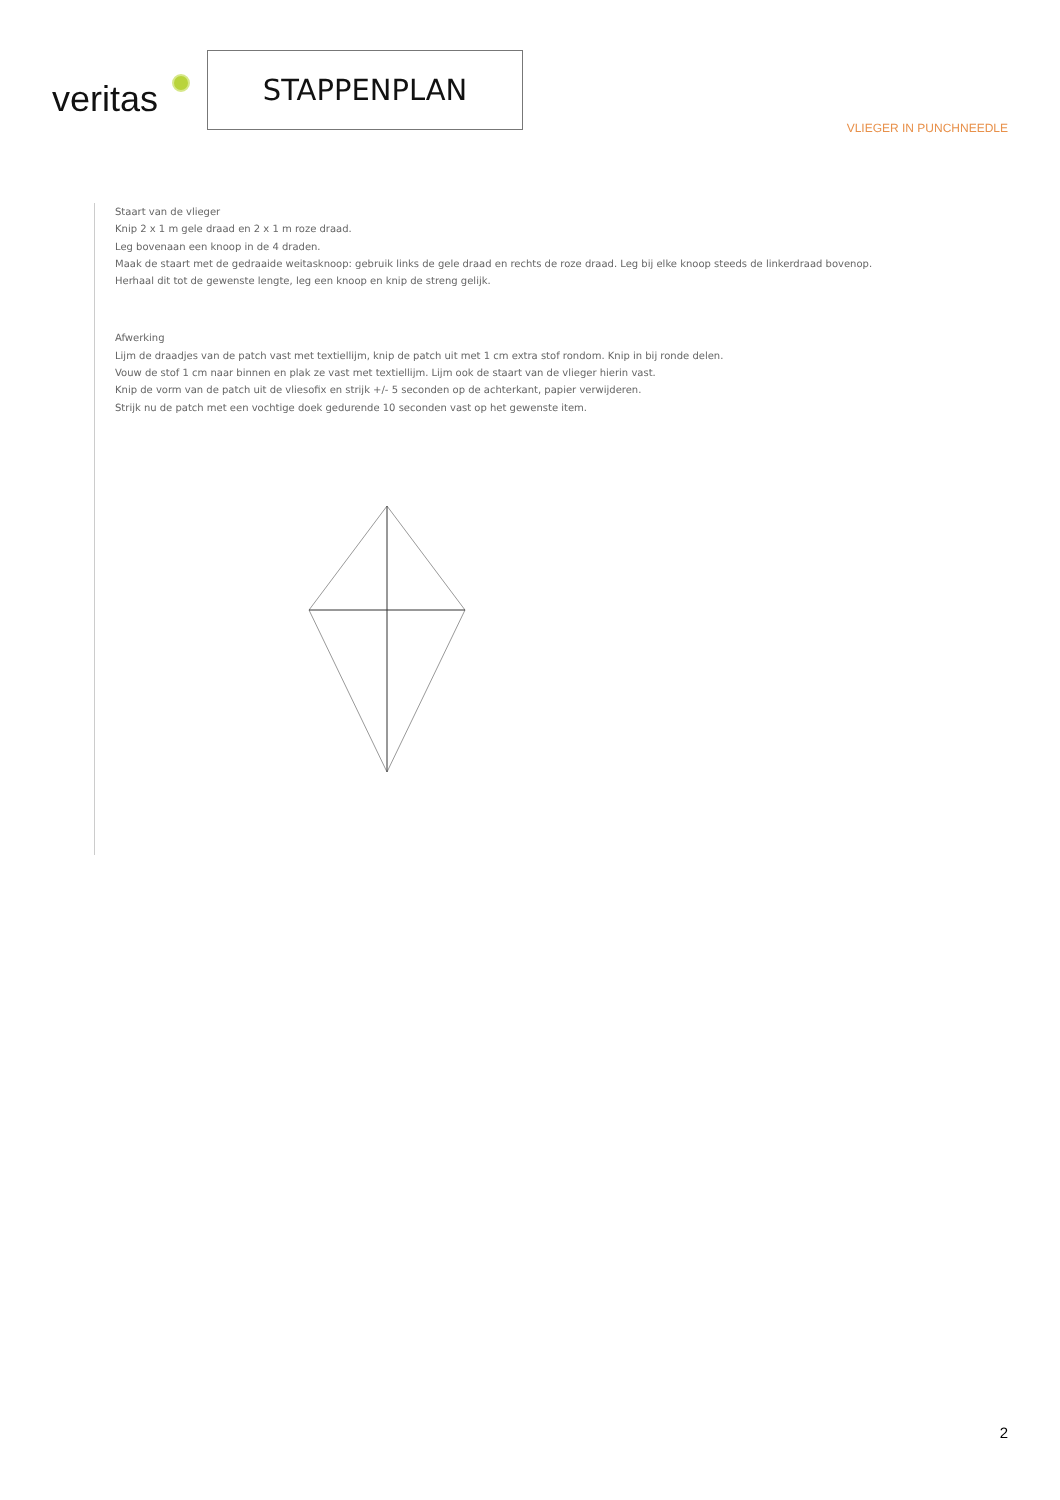veritas
STAPPENPLAN
VLIEGER IN PUNCHNEEDLE
Staart van de vlieger
Knip 2 x 1 m gele draad en 2 x 1 m roze draad.
Leg bovenaan een knoop in de 4 draden.
Maak de staart met de gedraaide weitasknoop: gebruik links de gele draad en rechts de roze draad. Leg bij elke knoop steeds de linkerdraad bovenop.
Herhaal dit tot de gewenste lengte, leg een knoop en knip de streng gelijk.
Afwerking
Lijm de draadjes van de patch vast met textiellijm, knip de patch uit met 1 cm extra stof rondom. Knip in bij ronde delen.
Vouw de stof 1 cm naar binnen en plak ze vast met textiellijm. Lijm ook de staart van de vlieger hierin vast.
Knip de vorm van de patch uit de vliesofix en strijk +/- 5 seconden op de achterkant, papier verwijderen.
Strijk nu de patch met een vochtige doek gedurende 10 seconden vast op het gewenste item.
2